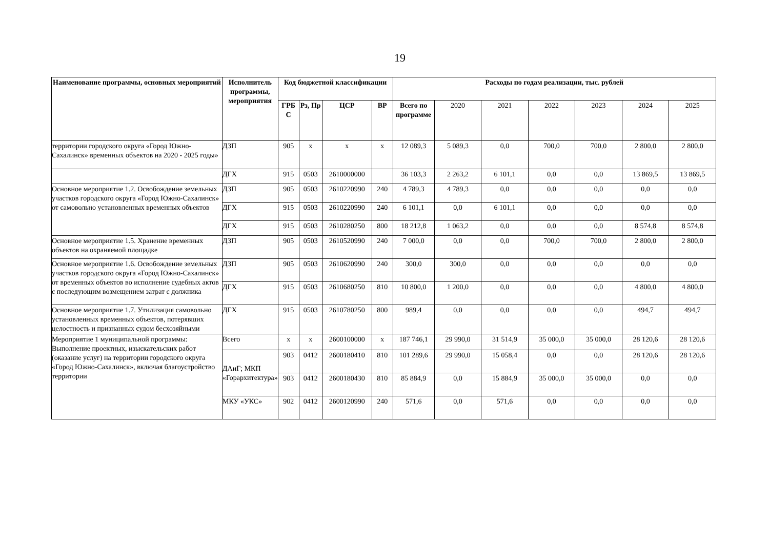19
| Наименование программы, основных мероприятий | Исполнитель программы, мероприятия | Код бюджетной классификации | | | | Расходы по годам реализации, тыс. рублей | | | | | | |
| --- | --- | --- | --- | --- | --- | --- | --- | --- | --- | --- | --- | --- |
| | | ГРБ С | Рз, Пр | ЦСР | ВР | Всего по программе | 2020 | 2021 | 2022 | 2023 | 2024 | 2025 |
| территории городского округа «Город Южно-Сахалинск» временных объектов на 2020 - 2025 годы» | ДЗП | 905 | х | х | х | 12 089,3 | 5 089,3 | 0,0 | 700,0 | 700,0 | 2 800,0 | 2 800,0 |
| | ДГХ | 915 | 0503 | 2610000000 | | 36 103,3 | 2 263,2 | 6 101,1 | 0,0 | 0,0 | 13 869,5 | 13 869,5 |
| Основное мероприятие 1.2. Освобождение земельных участков городского округа «Город Южно-Сахалинск» от самовольно установленных временных объектов | ДЗП | 905 | 0503 | 2610220990 | 240 | 4 789,3 | 4 789,3 | 0,0 | 0,0 | 0,0 | 0,0 | 0,0 |
| | ДГХ | 915 | 0503 | 2610220990 | 240 | 6 101,1 | 0,0 | 6 101,1 | 0,0 | 0,0 | 0,0 | 0,0 |
| | ДГХ | 915 | 0503 | 2610280250 | 800 | 18 212,8 | 1 063,2 | 0,0 | 0,0 | 0,0 | 8 574,8 | 8 574,8 |
| Основное мероприятие 1.5. Хранение временных объектов на охраняемой площадке | ДЗП | 905 | 0503 | 2610520990 | 240 | 7 000,0 | 0,0 | 0,0 | 700,0 | 700,0 | 2 800,0 | 2 800,0 |
| Основное мероприятие 1.6. Освобождение земельных участков городского округа «Город Южно-Сахалинск» от временных объектов во исполнение судебных актов с последующим возмещением затрат с должника | ДЗП | 905 | 0503 | 2610620990 | 240 | 300,0 | 300,0 | 0,0 | 0,0 | 0,0 | 0,0 | 0,0 |
| | ДГХ | 915 | 0503 | 2610680250 | 810 | 10 800,0 | 1 200,0 | 0,0 | 0,0 | 0,0 | 4 800,0 | 4 800,0 |
| Основное мероприятие 1.7. Утилизация самовольно установленных временных объектов, потерявших целостность и признанных судом бесхозяйными | ДГХ | 915 | 0503 | 2610780250 | 800 | 989,4 | 0,0 | 0,0 | 0,0 | 0,0 | 494,7 | 494,7 |
| Мероприятие 1 муниципальной программы: Выполнение проектных, изыскательских работ (оказание услуг) на территории городского округа «Город Южно-Сахалинск», включая благоустройство территории | Всего | х | х | 2600100000 | х | 187 746,1 | 29 990,0 | 31 514,9 | 35 000,0 | 35 000,0 | 28 120,6 | 28 120,6 |
| | ДАиГ; МКП «Горархитектура» | 903 | 0412 | 2600180410 | 810 | 101 289,6 | 29 990,0 | 15 058,4 | 0,0 | 0,0 | 28 120,6 | 28 120,6 |
| | | 903 | 0412 | 2600180430 | 810 | 85 884,9 | 0,0 | 15 884,9 | 35 000,0 | 35 000,0 | 0,0 | 0,0 |
| | МКУ «УКС» | 902 | 0412 | 2600120990 | 240 | 571,6 | 0,0 | 571,6 | 0,0 | 0,0 | 0,0 | 0,0 |